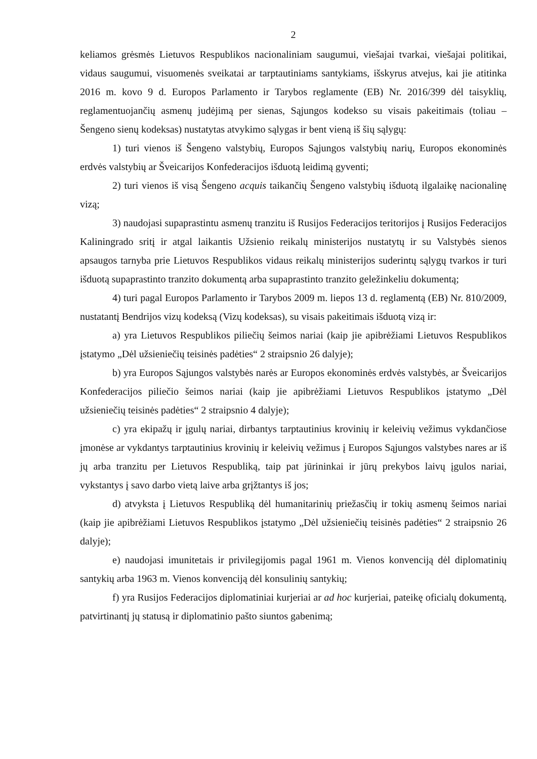2
keliamos grėsmės Lietuvos Respublikos nacionaliniam saugumui, viešajai tvarkai, viešajai politikai, vidaus saugumui, visuomenės sveikatai ar tarptautiniams santykiams, išskyrus atvejus, kai jie atitinka 2016 m. kovo 9 d. Europos Parlamento ir Tarybos reglamente (EB) Nr. 2016/399 dėl taisyklių, reglamentuojančių asmenų judėjimą per sienas, Sąjungos kodekso su visais pakeitimais (toliau – Šengeno sienų kodeksas) nustatytas atvykimo sąlygas ir bent vieną iš šių sąlygų:
1) turi vienos iš Šengeno valstybių, Europos Sąjungos valstybių narių, Europos ekonominės erdvės valstybių ar Šveicarijos Konfederacijos išduotą leidimą gyventi;
2) turi vienos iš visą Šengeno acquis taikančių Šengeno valstybių išduotą ilgalaikę nacionalinę vizą;
3) naudojasi supaprastintu asmenų tranzitu iš Rusijos Federacijos teritorijos į Rusijos Federacijos Kaliningrado sritį ir atgal laikantis Užsienio reikalų ministerijos nustatytų ir su Valstybės sienos apsaugos tarnyba prie Lietuvos Respublikos vidaus reikalų ministerijos suderintų sąlygų tvarkos ir turi išduotą supaprastinto tranzito dokumentą arba supaprastinto tranzito geležinkeliu dokumentą;
4) turi pagal Europos Parlamento ir Tarybos 2009 m. liepos 13 d. reglamentą (EB) Nr. 810/2009, nustatantį Bendrijos vizų kodeksą (Vizų kodeksas), su visais pakeitimais išduotą vizą ir:
a) yra Lietuvos Respublikos piliečių šeimos nariai (kaip jie apibrėžiami Lietuvos Respublikos įstatymo „Dėl užsieniečių teisinės padėties“ 2 straipsnio 26 dalyje);
b) yra Europos Sąjungos valstybės narės ar Europos ekonominės erdvės valstybės, ar Šveicarijos Konfederacijos piliečio šeimos nariai (kaip jie apibrėžiami Lietuvos Respublikos įstatymo „Dėl užsieniečių teisinės padėties“ 2 straipsnio 4 dalyje);
c) yra ekipažų ir įgulų nariai, dirbantys tarptautinius krovinių ir keleivių vežimus vykdančiose įmonėse ar vykdantys tarptautinius krovinių ir keleivių vežimus į Europos Sąjungos valstybes nares ar iš jų arba tranzitu per Lietuvos Respubliką, taip pat jūrininkai ir jūrų prekybos laivų įgulos nariai, vykstantys į savo darbo vietą laive arba grįžtantys iš jos;
d) atvyksta į Lietuvos Respubliką dėl humanitarinių priežasčių ir tokių asmenų šeimos nariai (kaip jie apibrėžiami Lietuvos Respublikos įstatymo „Dėl užsieniečių teisinės padėties“ 2 straipsnio 26 dalyje);
e) naudojasi imunitetais ir privilegijomis pagal 1961 m. Vienos konvenciją dėl diplomatinių santykių arba 1963 m. Vienos konvenciją dėl konsulinių santykių;
f) yra Rusijos Federacijos diplomatiniai kurjeriai ar ad hoc kurjeriai, pateikę oficialų dokumentą, patvirtinantį jų statusą ir diplomatinio pašto siuntos gabenimą;